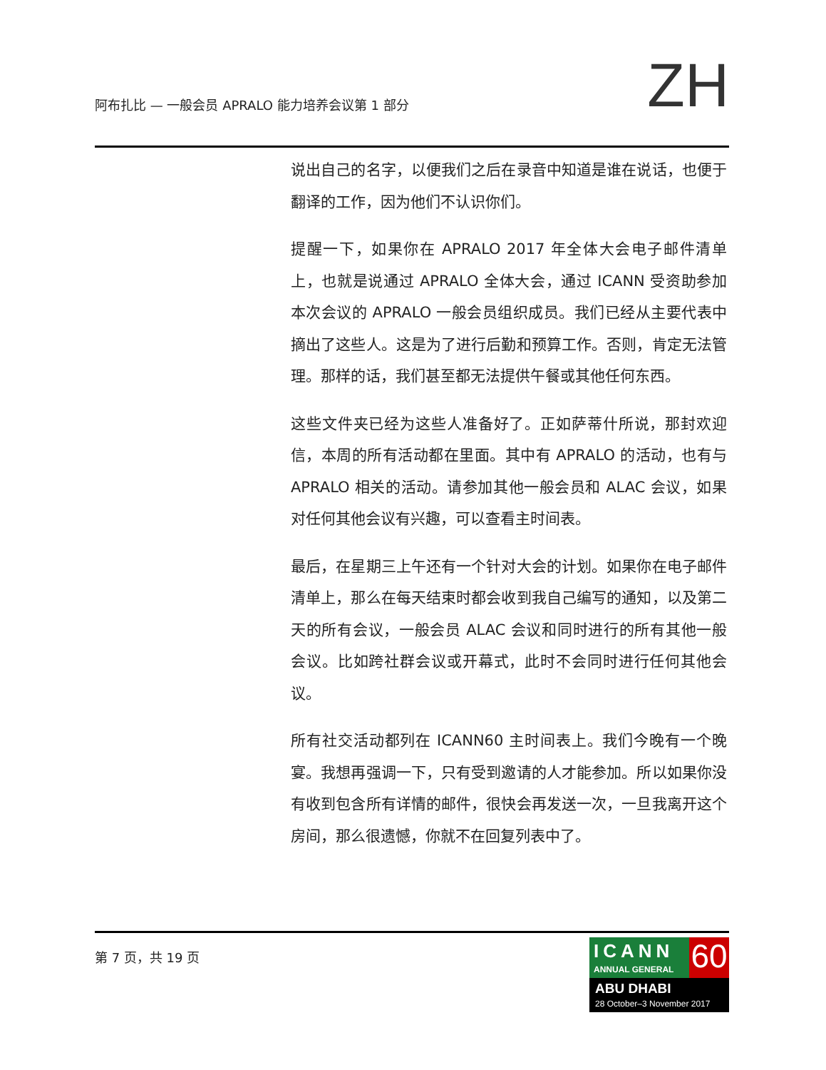阿布扎比 — 一般会员 APRALO 能力培养会议第 1 部分
ZH
说出自己的名字，以便我们之后在录音中知道是谁在说话，也便于翻译的工作，因为他们不认识你们。
提醒一下，如果你在 APRALO 2017 年全体大会电子邮件清单上，也就是说通过 APRALO 全体大会，通过 ICANN 受资助参加本次会议的 APRALO 一般会员组织成员。我们已经从主要代表中摘出了这些人。这是为了进行后勤和预算工作。否则，肯定无法管理。那样的话，我们甚至都无法提供午餐或其他任何东西。
这些文件夹已经为这些人准备好了。正如萨蒂什所说，那封欢迎信，本周的所有活动都在里面。其中有 APRALO 的活动，也有与 APRALO 相关的活动。请参加其他一般会员和 ALAC 会议，如果对任何其他会议有兴趣，可以查看主时间表。
最后，在星期三上午还有一个针对大会的计划。如果你在电子邮件清单上，那么在每天结束时都会收到我自己编写的通知，以及第二天的所有会议，一般会员 ALAC 会议和同时进行的所有其他一般会议。比如跨社群会议或开幕式，此时不会同时进行任何其他会议。
所有社交活动都列在 ICANN60 主时间表上。我们今晚有一个晚宴。我想再强调一下，只有受到邀请的人才能参加。所以如果你没有收到包含所有详情的邮件，很快会再发送一次，一旦我离开这个房间，那么很遗憾，你就不在回复列表中了。
第 7 页，共 19 页
ICANN
ANNUAL GENERAL
60
ABU DHABI
28 October–3 November 2017